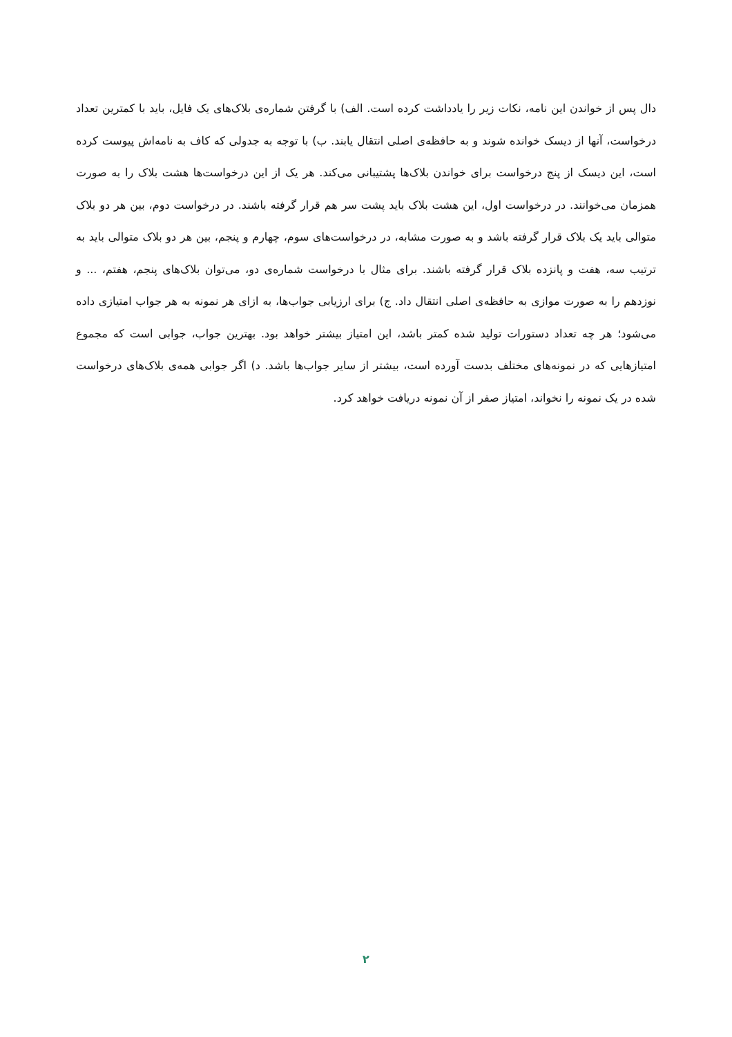دال پس از خواندن این نامه، نکات زیر را یادداشت کرده است. الف) با گرفتن شماره‌ی بلاک‌های یک فایل، باید با کمترین تعداد درخواست، آنها از دیسک خوانده شوند و به حافظه‌ی اصلی انتقال یابند. ب) با توجه به جدولی که کاف به نامه‌اش پیوست کرده است، این دیسک از پنج درخواست برای خواندن بلاک‌ها پشتیبانی می‌کند. هر یک از این درخواست‌ها هشت بلاک را به صورت همزمان می‌خوانند. در درخواست اول، این هشت بلاک باید پشت سر هم قرار گرفته باشند. در درخواست دوم، بین هر دو بلاک متوالی باید یک بلاک قرار گرفته باشد و به صورت مشابه، در درخواست‌های سوم، چهارم و پنجم، بین هر دو بلاک متوالی باید به ترتیب سه، هفت و پانزده بلاک قرار گرفته باشند. برای مثال با درخواست شماره‌ی دو، می‌توان بلاک‌های پنجم، هفتم، ... و نوزدهم را به صورت موازی به حافظه‌ی اصلی انتقال داد. ج) برای ارزیابی جواب‌ها، به ازای هر نمونه به هر جواب امتیازی داده می‌شود؛ هر چه تعداد دستورات تولید شده کمتر باشد، این امتیاز بیشتر خواهد بود. بهترین جواب، جوابی است که مجموع امتیازهایی که در نمونه‌های مختلف بدست آورده است، بیشتر از سایر جواب‌ها باشد. د) اگر جوابی همه‌ی بلاک‌های درخواست شده در یک نمونه را نخواند، امتیاز صفر از آن نمونه دریافت خواهد کرد.
۲